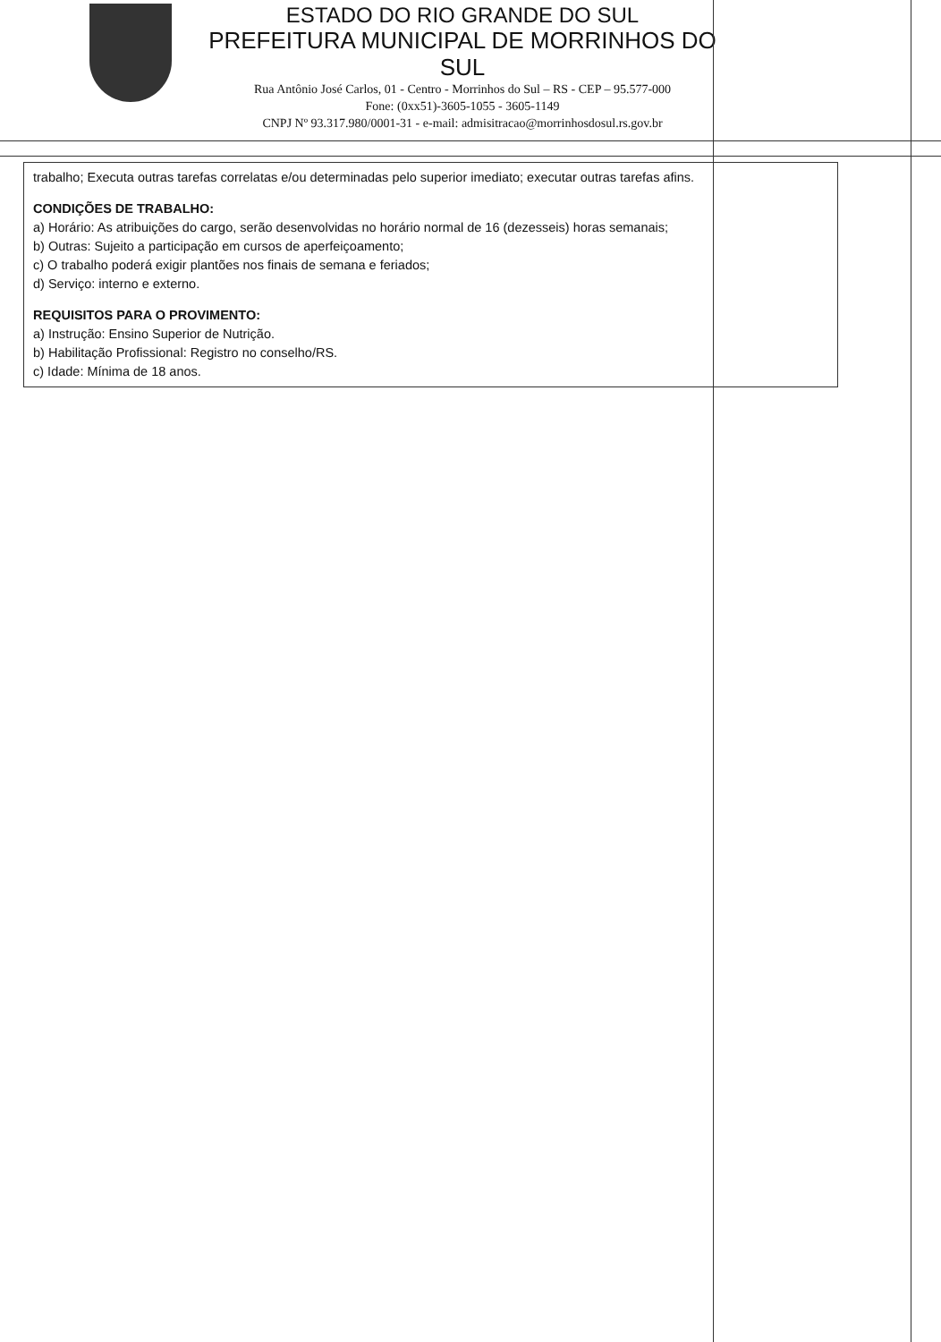ESTADO DO RIO GRANDE DO SUL
PREFEITURA MUNICIPAL DE MORRINHOS DO SUL
Rua Antônio José Carlos, 01 - Centro - Morrinhos do Sul – RS - CEP – 95.577-000
Fone: (0xx51)-3605-1055 - 3605-1149
CNPJ Nº 93.317.980/0001-31 - e-mail: admisitracao@morrinhosdosul.rs.gov.br
trabalho; Executa outras tarefas correlatas e/ou determinadas pelo superior imediato; executar outras tarefas afins.
CONDIÇÕES DE TRABALHO:
a) Horário: As atribuições do cargo, serão desenvolvidas no horário normal de 16 (dezesseis) horas semanais;
b) Outras: Sujeito a participação em cursos de aperfeiçoamento;
c) O trabalho poderá exigir plantões nos finais de semana e feriados;
d) Serviço: interno e externo.
REQUISITOS PARA O PROVIMENTO:
a) Instrução: Ensino Superior de Nutrição.
b) Habilitação Profissional: Registro no conselho/RS.
c) Idade: Mínima de 18 anos.
​